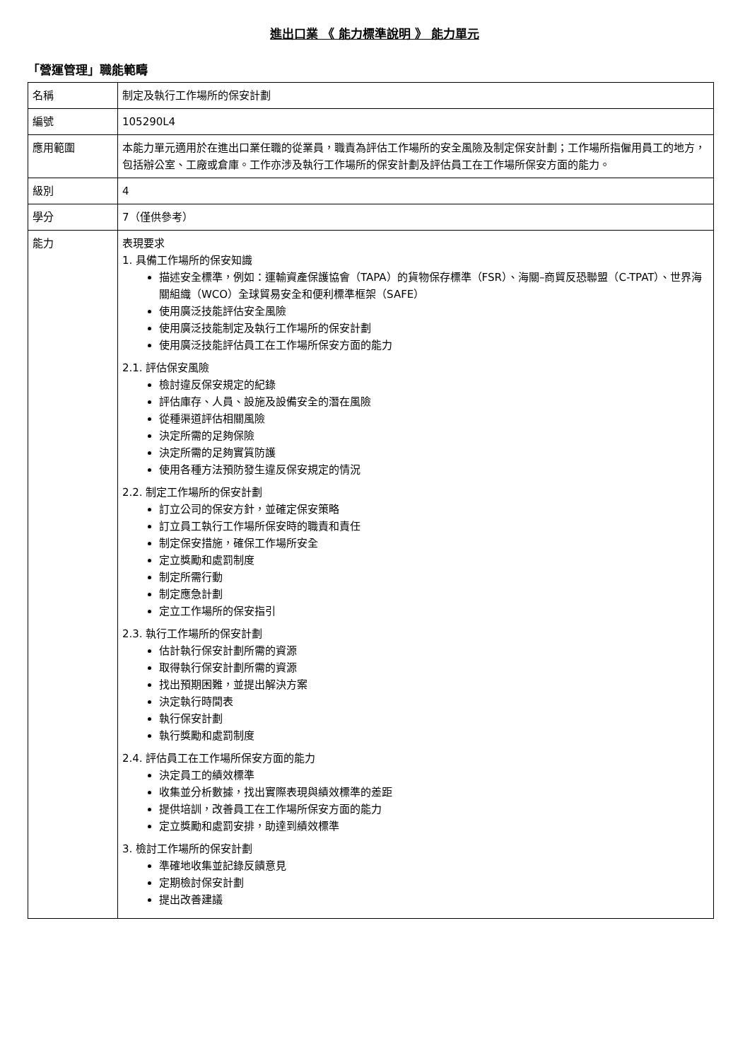進出口業 《 能力標準說明 》 能力單元
「營運管理」職能範疇
| 名稱 | 制定及執行工作場所的保安計劃 |
| 編號 | 105290L4 |
| 應用範圍 | 本能力單元適用於在進出口業任職的從業員，職責為評估工作場所的安全風險及制定保安計劃；工作場所指僱用員工的地方，包括辦公室、工廠或倉庫。工作亦涉及執行工作場所的保安計劃及評估員工在工作場所保安方面的能力。 |
| 級別 | 4 |
| 學分 | 7（僅供參考） |
| 能力 | 表現要求 1. 具備工作場所的保安知識 描述安全標準，例如：運輸資產保護協會（TAPA）的貨物保存標準（FSR）、海關–商貿反恐聯盟（C-TPAT）、世界海關組織（WCO）全球貿易安全和便利標準框架（SAFE） 使用廣泛技能評估安全風險 使用廣泛技能制定及執行工作場所的保安計劃 使用廣泛技能評估員工在工作場所保安方面的能力 2.1. 評估保安風險 檢討違反保安規定的紀錄 評估庫存、人員、設施及設備安全的潛在風險 從種渠道評估相關風險 決定所需的足夠保險 決定所需的足夠實質防護 使用各種方法預防發生違反保安規定的情況 2.2. 制定工作場所的保安計劃 訂立公司的保安方針，並確定保安策略 訂立員工執行工作場所保安時的職責和責任 制定保安措施，確保工作場所安全 定立獎勵和處罰制度 制定所需行動 制定應急計劃 定立工作場所的保安指引 2.3. 執行工作場所的保安計劃 估計執行保安計劃所需的資源 取得執行保安計劃所需的資源 找出預期困難，並提出解決方案 決定執行時間表 執行保安計劃 執行獎勵和處罰制度 2.4. 評估員工在工作場所保安方面的能力 決定員工的績效標準 收集並分析數據，找出實際表現與績效標準的差距 提供培訓，改善員工在工作場所保安方面的能力 定立獎勵和處罰安排，助達到績效標準 3. 檢討工作場所的保安計劃 準確地收集並記錄反饋意見 定期檢討保安計劃 提出改善建議 |